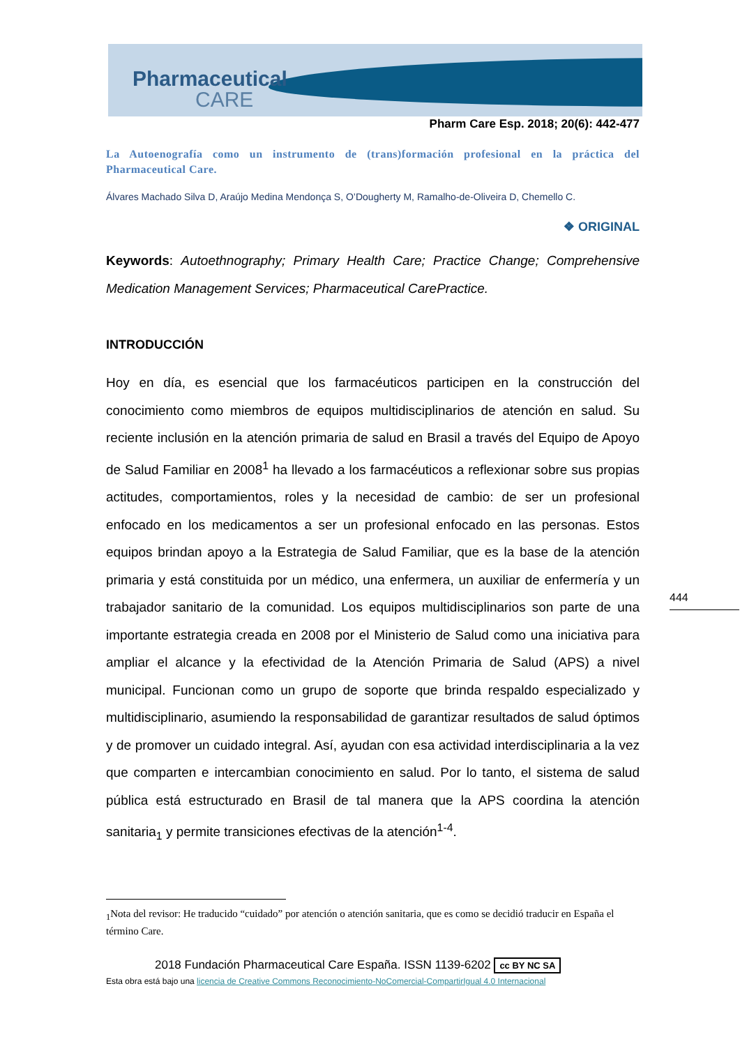Pharmaceutical
CARE
Pharm Care Esp. 2018; 20(6): 442-477
La Autoenografía como un instrumento de (trans)formación profesional en la práctica del Pharmaceutical Care.
Álvares Machado Silva D, Araújo Medina Mendonça S, O’Dougherty M, Ramalho-de-Oliveira D, Chemello C.
❖ ORIGINAL
Keywords: Autoethnography; Primary Health Care; Practice Change; Comprehensive Medication Management Services; Pharmaceutical CarePractice.
INTRODUCCIÓN
Hoy en día, es esencial que los farmacéuticos participen en la construcción del conocimiento como miembros de equipos multidisciplinarios de atención en salud. Su reciente inclusión en la atención primaria de salud en Brasil a través del Equipo de Apoyo de Salud Familiar en 2008<sup>1</sup> ha llevado a los farmacéuticos a reflexionar sobre sus propias actitudes, comportamientos, roles y la necesidad de cambio: de ser un profesional enfocado en los medicamentos a ser un profesional enfocado en las personas. Estos equipos brindan apoyo a la Estrategia de Salud Familiar, que es la base de la atención primaria y está constituida por un médico, una enfermera, un auxiliar de enfermería y un trabajador sanitario de la comunidad. Los equipos multidisciplinarios son parte de una importante estrategia creada en 2008 por el Ministerio de Salud como una iniciativa para ampliar el alcance y la efectividad de la Atención Primaria de Salud (APS) a nivel municipal. Funcionan como un grupo de soporte que brinda respaldo especializado y multidisciplinario, asumiendo la responsabilidad de garantizar resultados de salud óptimos y de promover un cuidado integral. Así, ayudan con esa actividad interdisciplinaria a la vez que comparten e intercambian conocimiento en salud. Por lo tanto, el sistema de salud pública está estructurado en Brasil de tal manera que la APS coordina la atención sanitaria<sub>1</sub> y permite transiciones efectivas de la atención<sup>1-4</sup>.
<sub>1</sub>Nota del revisor: He traducido “cuidado” por atención o atención sanitaria, que es como se decidió traducir en España el término Care.
2018 Fundación Pharmaceutical Care España. ISSN 1139-6202 cc BY NC SA
Esta obra está bajo una licencia de Creative Commons Reconocimiento-NoComercial-CompartirIgual 4.0 Internacional
444